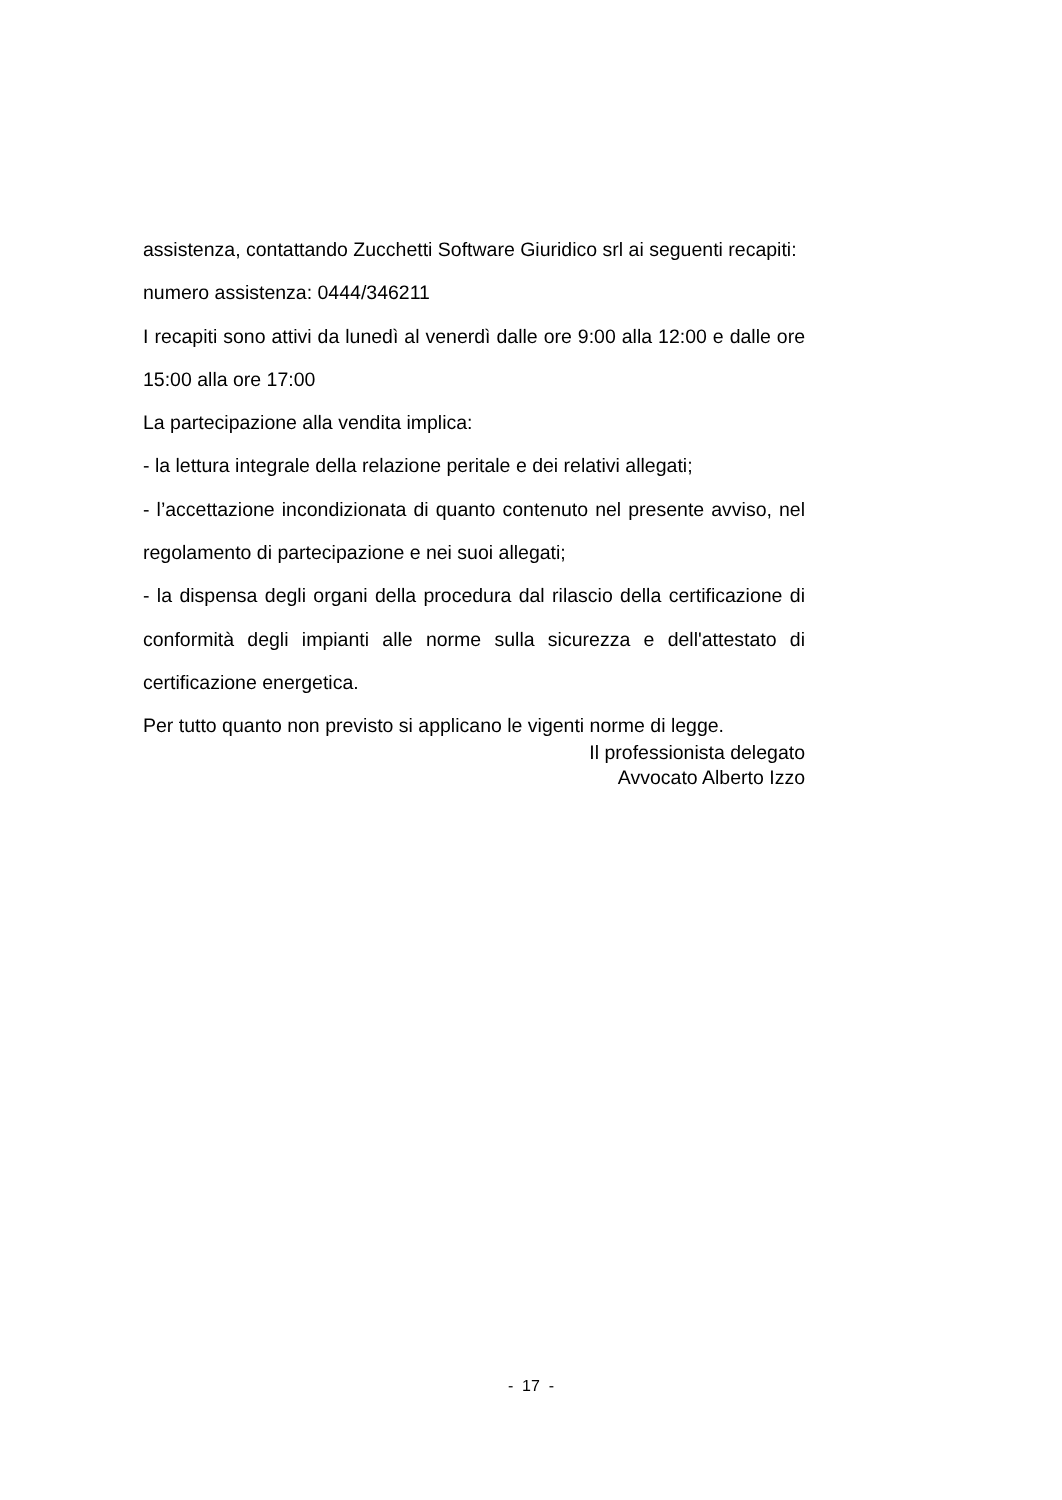assistenza, contattando Zucchetti Software Giuridico srl ai seguenti recapiti:
numero assistenza: 0444/346211
I recapiti sono attivi da lunedì al venerdì dalle ore 9:00 alla 12:00 e dalle ore 15:00 alla ore 17:00
La partecipazione alla vendita implica:
- la lettura integrale della relazione peritale e dei relativi allegati;
- l’accettazione incondizionata di quanto contenuto nel presente avviso, nel regolamento di partecipazione e nei suoi allegati;
- la dispensa degli organi della procedura dal rilascio della certificazione di conformità degli impianti alle norme sulla sicurezza e dell'attestato di certificazione energetica.
Per tutto quanto non previsto si applicano le vigenti norme di legge.
Il professionista delegato
Avvocato Alberto Izzo
- 17 -